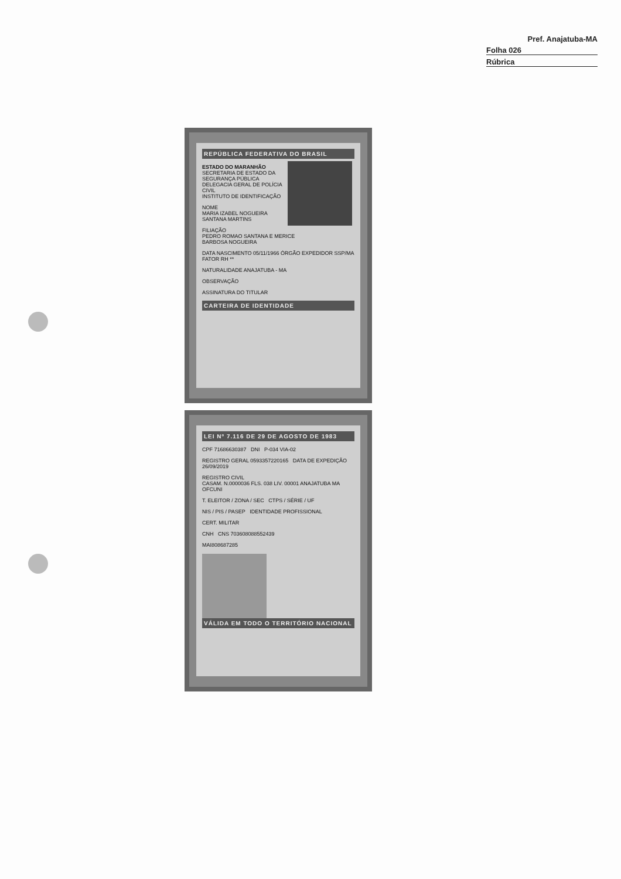Pref. Anajatuba-MA
Folha 026
Rúbrica
REPÚBLICA FEDERATIVA DO BRASIL
ESTADO DO MARANHÃO
SECRETARIA DE ESTADO DA SEGURANÇA PÚBLICA
DELEGACIA GERAL DE POLÍCIA CIVIL
INSTITUTO DE IDENTIFICAÇÃO
NOME
MARIA IZABEL NOGUEIRA SANTANA MARTINS
FILIAÇÃO
PEDRO ROMAO SANTANA E MERICE
BARBOSA NOGUEIRA
DATA NASCIMENTO 05/11/1966 ÓRGÃO EXPEDIDOR SSP/MA FATOR RH **
NATURALIDADE ANAJATUBA - MA
OBSERVAÇÃO
ASSINATURA DO TITULAR
CARTEIRA DE IDENTIDADE
LEI Nº 7.116 DE 29 DE AGOSTO DE 1983
CPF 71686630387 DNI P-034 VIA-02
REGISTRO GERAL 0593357220165 DATA DE EXPEDIÇÃO 26/09/2019
REGISTRO CIVIL
CASAM. N.0000036 FLS. 038 LIV. 00001 ANAJATUBA MA OFCUNI
T. ELEITOR / ZONA / SEC CTPS / SÉRIE / UF
NIS / PIS / PASEP IDENTIDADE PROFISSIONAL
CERT. MILITAR
CNH CNS 703608088552439
MAI808687285
VÁLIDA EM TODO O TERRITÓRIO NACIONAL